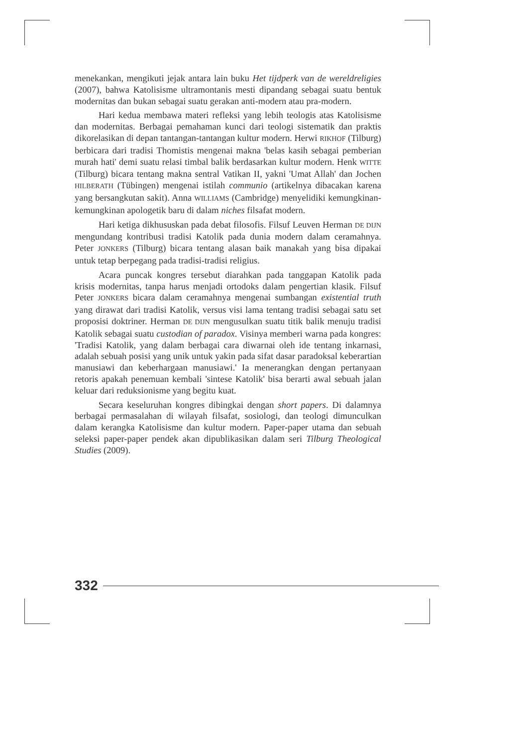menekankan, mengikuti jejak antara lain buku Het tijdperk van de wereldreligies (2007), bahwa Katolisisme ultramontanis mesti dipandang sebagai suatu bentuk modernitas dan bukan sebagai suatu gerakan anti-modern atau pra-modern.
Hari kedua membawa materi refleksi yang lebih teologis atas Katolisisme dan modernitas. Berbagai pemahaman kunci dari teologi sistematik dan praktis dikorelasikan di depan tantangan-tantangan kultur modern. Herwi RIKHOF (Tilburg) berbicara dari tradisi Thomistis mengenai makna 'belas kasih sebagai pemberian murah hati' demi suatu relasi timbal balik berdasarkan kultur modern. Henk WITTE (Tilburg) bicara tentang makna sentral Vatikan II, yakni 'Umat Allah' dan Jochen HILBERATH (Tübingen) mengenai istilah communio (artikelnya dibacakan karena yang bersangkutan sakit). Anna WILLIAMS (Cambridge) menyelidiki kemungkinan-kemungkinan apologetik baru di dalam niches filsafat modern.
Hari ketiga dikhususkan pada debat filosofis. Filsuf Leuven Herman DE DIJN mengundang kontribusi tradisi Katolik pada dunia modern dalam ceramahnya. Peter JONKERS (Tilburg) bicara tentang alasan baik manakah yang bisa dipakai untuk tetap berpegang pada tradisi-tradisi religius.
Acara puncak kongres tersebut diarahkan pada tanggapan Katolik pada krisis modernitas, tanpa harus menjadi ortodoks dalam pengertian klasik. Filsuf Peter JONKERS bicara dalam ceramahnya mengenai sumbangan existential truth yang dirawat dari tradisi Katolik, versus visi lama tentang tradisi sebagai satu set proposisi doktriner. Herman DE DIJN mengusulkan suatu titik balik menuju tradisi Katolik sebagai suatu custodian of paradox. Visinya memberi warna pada kongres: 'Tradisi Katolik, yang dalam berbagai cara diwarnai oleh ide tentang inkarnasi, adalah sebuah posisi yang unik untuk yakin pada sifat dasar paradoksal keberartian manusiawi dan keberhargaan manusiawi.' Ia menerangkan dengan pertanyaan retoris apakah penemuan kembali 'sintese Katolik' bisa berarti awal sebuah jalan keluar dari reduksionisme yang begitu kuat.
Secara keseluruhan kongres dibingkai dengan short papers. Di dalamnya berbagai permasalahan di wilayah filsafat, sosiologi, dan teologi dimunculkan dalam kerangka Katolisisme dan kultur modern. Paper-paper utama dan sebuah seleksi paper-paper pendek akan dipublikasikan dalam seri Tilburg Theological Studies (2009).
332